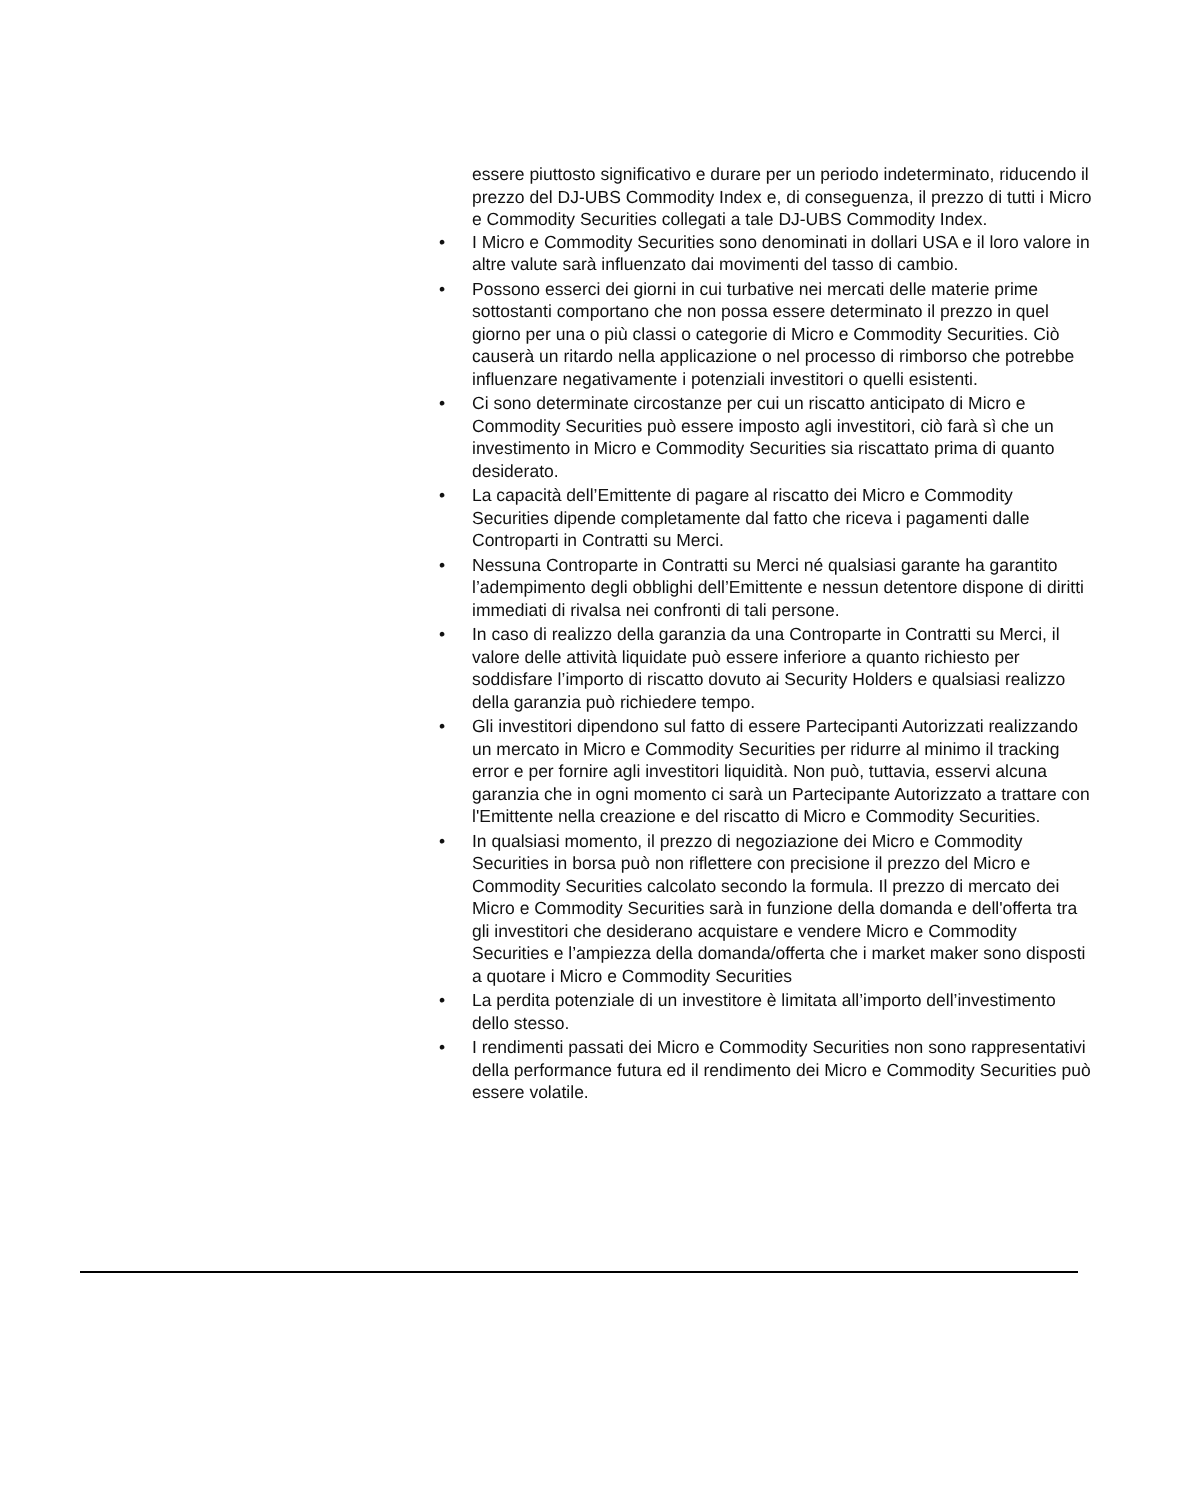essere piuttosto significativo e durare per un periodo indeterminato, riducendo il prezzo del DJ-UBS Commodity Index e, di conseguenza, il prezzo di tutti i Micro e Commodity Securities collegati a tale DJ-UBS Commodity Index.
• I Micro e Commodity Securities sono denominati in dollari USA e il loro valore in altre valute sarà influenzato dai movimenti del tasso di cambio.
• Possono esserci dei giorni in cui turbative nei mercati delle materie prime sottostanti comportano che non possa essere determinato il prezzo in quel giorno per una o più classi o categorie di Micro e Commodity Securities. Ciò causerà un ritardo nella applicazione o nel processo di rimborso che potrebbe influenzare negativamente i potenziali investitori o quelli esistenti.
• Ci sono determinate circostanze per cui un riscatto anticipato di Micro e Commodity Securities può essere imposto agli investitori, ciò farà sì che un investimento in Micro e Commodity Securities sia riscattato prima di quanto desiderato.
• La capacità dell’Emittente di pagare al riscatto dei Micro e Commodity Securities dipende completamente dal fatto che riceva i pagamenti dalle Controparti in Contratti su Merci.
• Nessuna Controparte in Contratti su Merci né qualsiasi garante ha garantito l’adempimento degli obblighi dell’Emittente e nessun detentore dispone di diritti immediati di rivalsa nei confronti di tali persone.
• In caso di realizzo della garanzia da una Controparte in Contratti su Merci, il valore delle attività liquidate può essere inferiore a quanto richiesto per soddisfare l’importo di riscatto dovuto ai Security Holders e qualsiasi realizzo della garanzia può richiedere tempo.
• Gli investitori dipendono sul fatto di essere Partecipanti Autorizzati realizzando un mercato in Micro e Commodity Securities per ridurre al minimo il tracking error e per fornire agli investitori liquidità. Non può, tuttavia, esservi alcuna garanzia che in ogni momento ci sarà un Partecipante Autorizzato a trattare con l'Emittente nella creazione e del riscatto di Micro e Commodity Securities.
• In qualsiasi momento, il prezzo di negoziazione dei Micro e Commodity Securities in borsa può non riflettere con precisione il prezzo del Micro e Commodity Securities calcolato secondo la formula. Il prezzo di mercato dei Micro e Commodity Securities sarà in funzione della domanda e dell'offerta tra gli investitori che desiderano acquistare e vendere Micro e Commodity Securities e l’ampiezza della domanda/offerta che i market maker sono disposti a quotare i Micro e Commodity Securities
• La perdita potenziale di un investitore è limitata all’importo dell’investimento dello stesso.
• I rendimenti passati dei Micro e Commodity Securities non sono rappresentativi della performance futura ed il rendimento dei Micro e Commodity Securities può essere volatile.